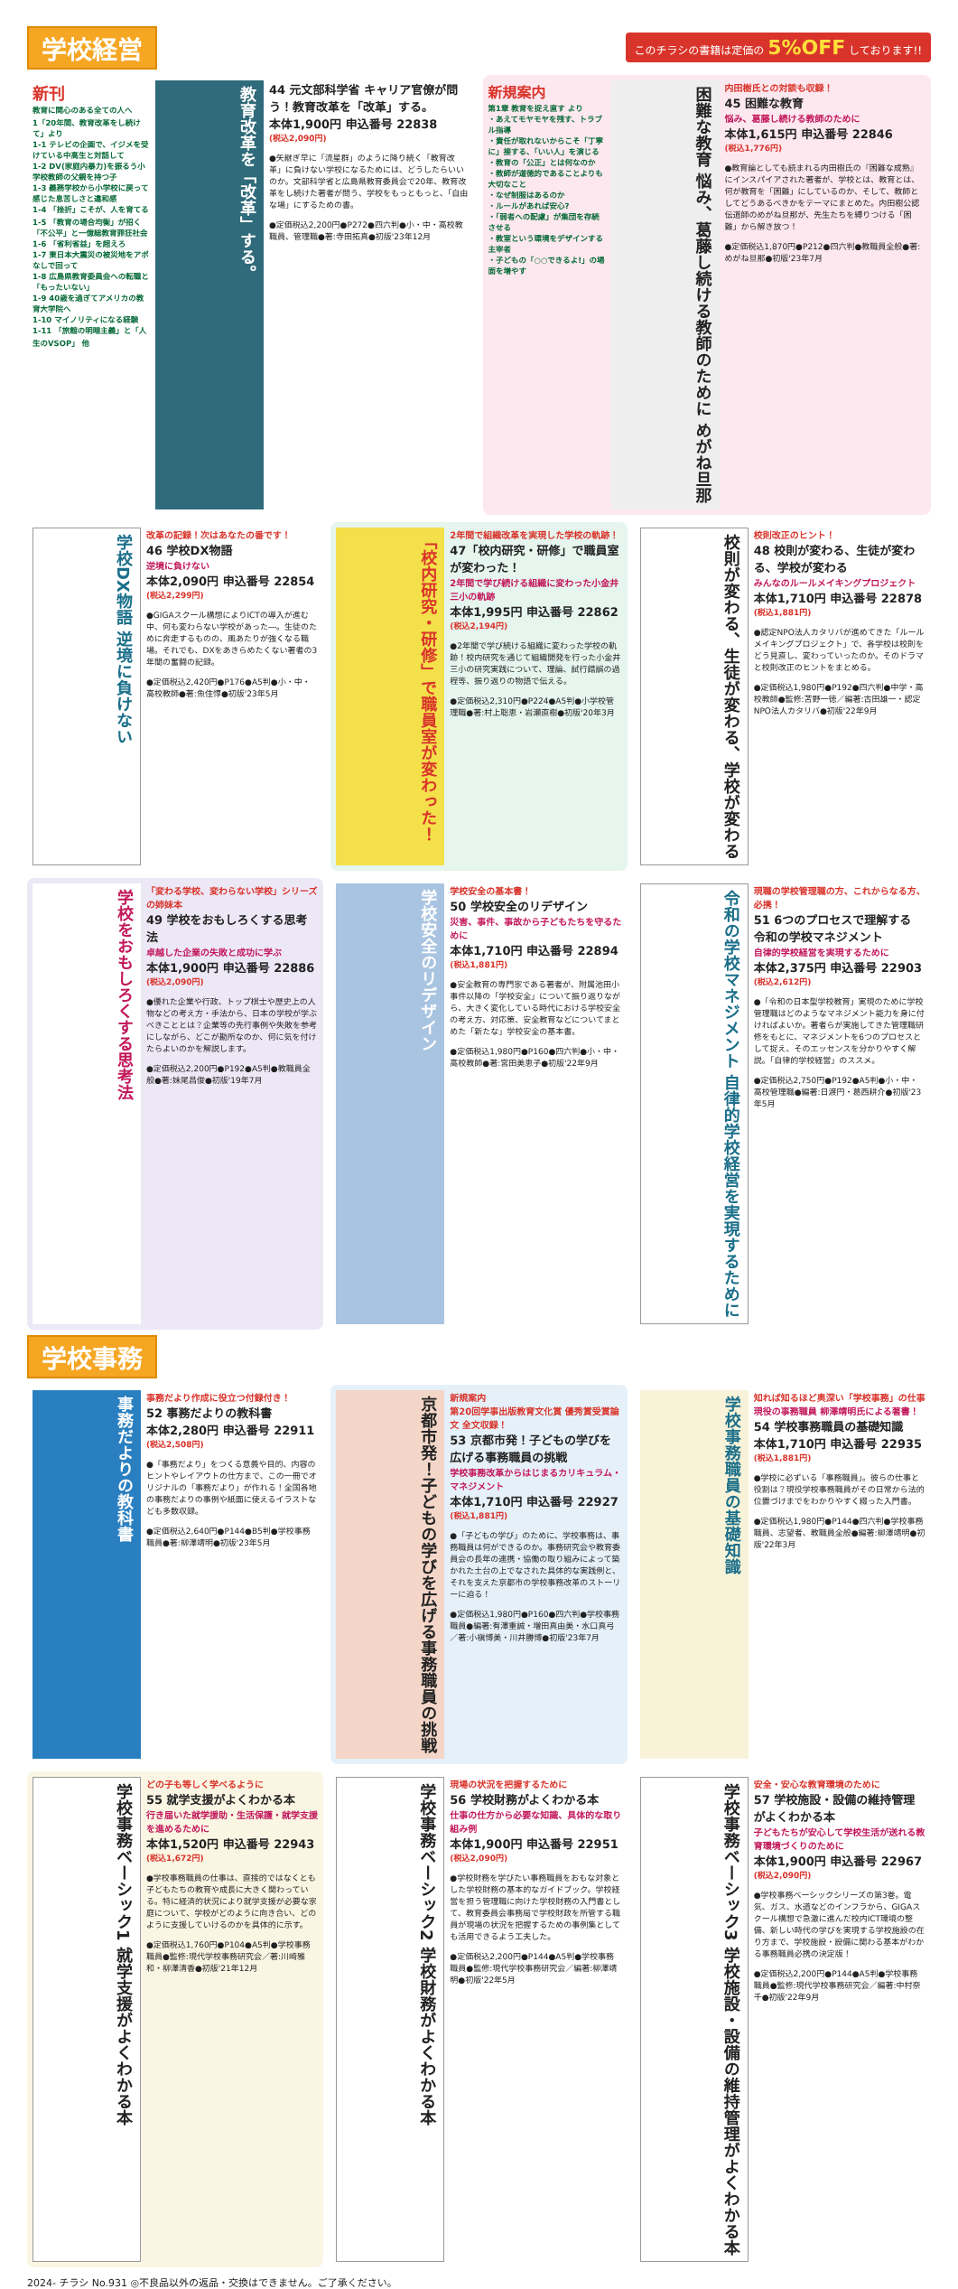学校経営
このチラシの書籍は定価の 5%OFF しております!!
新刊
教育に関心のある全ての人へ
1「20年間、教育改革をし続けて」より
1-1 テレビの企画で、イジメを受けている中高生と対話して
1-2 DV(家庭内暴力)を振るう小学校教師の父親を持つ子
1-3 義務学校から小学校に戻って感じた息苦しさと違和感
1-4 「挫折」こそが、人を育てる
1-5 「教育の場合均衡」が招く「不公平」と一億総教育罪狂社会
1-6 「省利省益」を超えろ
1-7 東日本大震災の被災地をアポなしで回って
1-8 広島県教育委員会への転職と「もったいない」
1-9 40歳を過ぎてアメリカの教育大学院へ
1-10 マイノリティになる経験
1-11 「旅館の明暗主義」と「人生のVSOP」 他
教育改革を「改革」する。
44 元文部科学省 キャリア官僚が問う！教育改革を「改革」する。
本体1,900円 申込番号 22838
(税込2,090円)
●矢継ぎ早に「流星群」のように降り続く「教育改革」に負けない学校になるためには、どうしたらいいのか。文部科学省と広島県教育委員会で20年、教育改革をし続けた著者が問う、学校をもっともっと、「自由な場」にするための書。
●定価税込2,200円●P272●四六判●小・中・高校教職員、管理職●著:寺田拓真●初版'23年12月
新規案内
第1章 教育を捉え直す より
・あえてモヤモヤを残す、トラブル指導
・責任が取れないからこそ「丁寧に」接する、「いい人」を演じる
・教育の「公正」とは何なのか
・教師が道徳的であることよりも大切なこと
・なぜ制服はあるのか
・ルールがあれば安心?
・「弱者への配慮」が集団を存続させる
・教室という環境をデザインする主宰者
・子どもの「○○できるよ!」の場面を増やす
困難な教育 悩み、葛藤し続ける教師のために めがね旦那
内田樹氏との対談も収録！
45 困難な教育
悩み、葛藤し続ける教師のために
本体1,615円 申込番号 22846
(税込1,776円)
●教育論としても読まれる内田樹氏の『困難な成熟』にインスパイアされた著者が、学校とは、教育とは、何が教育を「困難」にしているのか、そして、教師としてどうあるべきかをテーマにまとめた。内田樹公認伝道師のめがね旦那が、先生たちを縛りつける「困難」から解き放つ！
●定価税込1,870円●P212●四六判●教職員全般●著:めがね旦那●初版'23年7月
学校DX物語 逆境に負けない
改革の記録！次はあなたの番です！
46 学校DX物語
逆境に負けない
本体2,090円 申込番号 22854
(税込2,299円)
●GIGAスクール構想によりICTの導入が進む中、何も変わらない学校があった―。生徒のために奔走するものの、風あたりが強くなる職場。それでも、DXをあきらめたくない著者の3年間の奮闘の記録。
●定価税込2,420円●P176●A5判●小・中・高校教師●著:魚住惇●初版'23年5月
「校内研究・研修」で職員室が変わった！
2年間で組織改革を実現した学校の軌跡！
47「校内研究・研修」で職員室が変わった！
2年間で学び続ける組織に変わった小金井三小の軌跡
本体1,995円 申込番号 22862
(税込2,194円)
●2年間で学び続ける組織に変わった学校の軌跡！校内研究を通じて組織開発を行った小金井三小の研究実践について、理論、試行錯誤の過程等、振り返りの物語で伝える。
●定価税込2,310円●P224●A5判●小学校管理職●著:村上聡恵・岩瀬直樹●初版'20年3月
校則が変わる、生徒が変わる、学校が変わる
校則改正のヒント！
48 校則が変わる、生徒が変わる、学校が変わる
みんなのルールメイキングプロジェクト
本体1,710円 申込番号 22878
(税込1,881円)
●認定NPO法人カタリバが進めてきた「ルールメイキングプロジェクト」で、各学校は校則をどう見直し、変わっていったのか。そのドラマと校則改正のヒントをまとめる。
●定価税込1,980円●P192●四六判●中学・高校教師●監修:苫野一徳／編著:古田雄一・認定NPO法人カタリバ●初版'22年9月
学校をおもしろくする思考法
「変わる学校、変わらない学校」シリーズの姉妹本
49 学校をおもしろくする思考法
卓越した企業の失敗と成功に学ぶ
本体1,900円 申込番号 22886
(税込2,090円)
●優れた企業や行政、トップ棋士や歴史上の人物などの考え方・手法から、日本の学校が学ぶべきこととは？企業等の先行事例や失敗を参考にしながら、どこが勘所なのか、何に気を付けたらよいのかを解説します。
●定価税込2,200円●P192●A5判●教職員全般●著:妹尾昌俊●初版'19年7月
学校安全のリデザイン
学校安全の基本書！
50 学校安全のリデザイン
災害、事件、事故から子どもたちを守るために
本体1,710円 申込番号 22894
(税込1,881円)
●安全教育の専門家である著者が、附属池田小事件以降の「学校安全」について振り返りながら、大きく変化している時代における学校安全の考え方、対応策、安全教育などについてまとめた「新たな」学校安全の基本書。
●定価税込1,980円●P160●四六判●小・中・高校教師●著:宮田美恵子●初版'22年9月
令和の学校マネジメント 自律的学校経営を実現するために
現職の学校管理職の方、これからなる方、必携！
51 6つのプロセスで理解する 令和の学校マネジメント
自律的学校経営を実現するために
本体2,375円 申込番号 22903
(税込2,612円)
●「令和の日本型学校教育」実現のために学校管理職はどのようなマネジメント能力を身に付ければよいか。著者らが実施してきた管理職研修をもとに、マネジメントを6つのプロセスとして捉え、そのエッセンスを分かりやすく解説。「自律的学校経営」のススメ。
●定価税込2,750円●P192●A5判●小・中・高校管理職●編著:日渡円・葛西耕介●初版'23年5月
学校事務
事務だよりの教科書
事務だより作成に役立つ付録付き！
52 事務だよりの教科書
本体2,280円 申込番号 22911
(税込2,508円)
●「事務だより」をつくる意義や目的、内容のヒントやレイアウトの仕方まで、この一冊でオリジナルの「事務だより」が作れる！全国各地の事務だよりの事例や紙面に使えるイラストなども多数収録。
●定価税込2,640円●P144●B5判●学校事務職員●著:柳澤靖明●初版'23年5月
京都市発！子どもの学びを広げる事務職員の挑戦
新規案内
第20回学事出版教育文化賞 優秀賞受賞論文 全文収録！
53 京都市発！子どもの学びを広げる事務職員の挑戦
学校事務改革からはじまるカリキュラム・マネジメント
本体1,710円 申込番号 22927
(税込1,881円)
●「子どもの学び」のために、学校事務は、事務職員は何ができるのか。事務研究会や教育委員会の長年の連携・協働の取り組みによって築かれた土台の上でなされた具体的な実践例と、それを支えた京都市の学校事務改革のストーリーに迫る！
●定価税込1,980円●P160●四六判●学校事務職員●編著:有澤重誠・増田真由美・水口真弓／著:小槇博美・川井勝博●初版'23年7月
学校事務職員の基礎知識
知れば知るほど奥深い「学校事務」の仕事
現役の事務職員 柳澤靖明氏による著書！
54 学校事務職員の基礎知識
本体1,710円 申込番号 22935
(税込1,881円)
●学校に必ずいる「事務職員」。彼らの仕事と役割は？現役学校事務職員がその日常から法的位置づけまでをわかりやすく綴った入門書。
●定価税込1,980円●P144●四六判●学校事務職員、志望者、教職員全般●編著:柳澤靖明●初版'22年3月
学校事務ベーシック1 就学支援がよくわかる本
どの子も等しく学べるように
55 就学支援がよくわかる本
行き届いた就学援助・生活保護・就学支援を進めるために
本体1,520円 申込番号 22943
(税込1,672円)
●学校事務職員の仕事は、直接的ではなくとも子どもたちの教育や成長に大きく関わっている。特に経済的状況により就学支援が必要な家庭について、学校がどのように向き合い、どのように支援していけるのかを具体的に示す。
●定価税込1,760円●P104●A5判●学校事務職員●監修:現代学校事務研究会／著:川崎雅和・柳澤清香●初版'21年12月
学校事務ベーシック2 学校財務がよくわかる本
現場の状況を把握するために
56 学校財務がよくわかる本
仕事の仕方から必要な知識、具体的な取り組み例
本体1,900円 申込番号 22951
(税込2,090円)
●学校財務を学びたい事務職員をおもな対象とした学校財務の基本的なガイドブック。学校経営を担う管理職に向けた学校財務の入門書として、教育委員会事務局で学校財政を所管する職員が現場の状況を把握するための事例集としても活用できるよう工夫した。
●定価税込2,200円●P144●A5判●学校事務職員●監修:現代学校事務研究会／編著:柳澤靖明●初版'22年5月
学校事務ベーシック3 学校施設・設備の維持管理がよくわかる本
安全・安心な教育環境のために
57 学校施設・設備の維持管理がよくわかる本
子どもたちが安心して学校生活が送れる教育環境づくりのために
本体1,900円 申込番号 22967
(税込2,090円)
●学校事務ベーシックシリーズの第3巻。電気、ガス、水道などのインフラから、GIGAスクール構想で急激に進んだ校内ICT環境の整備、新しい時代の学びを実現する学校施設の在り方まで、学校施設・設備に関わる基本がわかる事務職員必携の決定版！
●定価税込2,200円●P144●A5判●学校事務職員●監修:現代学校事務研究会／編著:中村奈千●初版'22年9月
2024- チラシ No.931 ◎不良品以外の返品・交換はできません。ご了承ください。